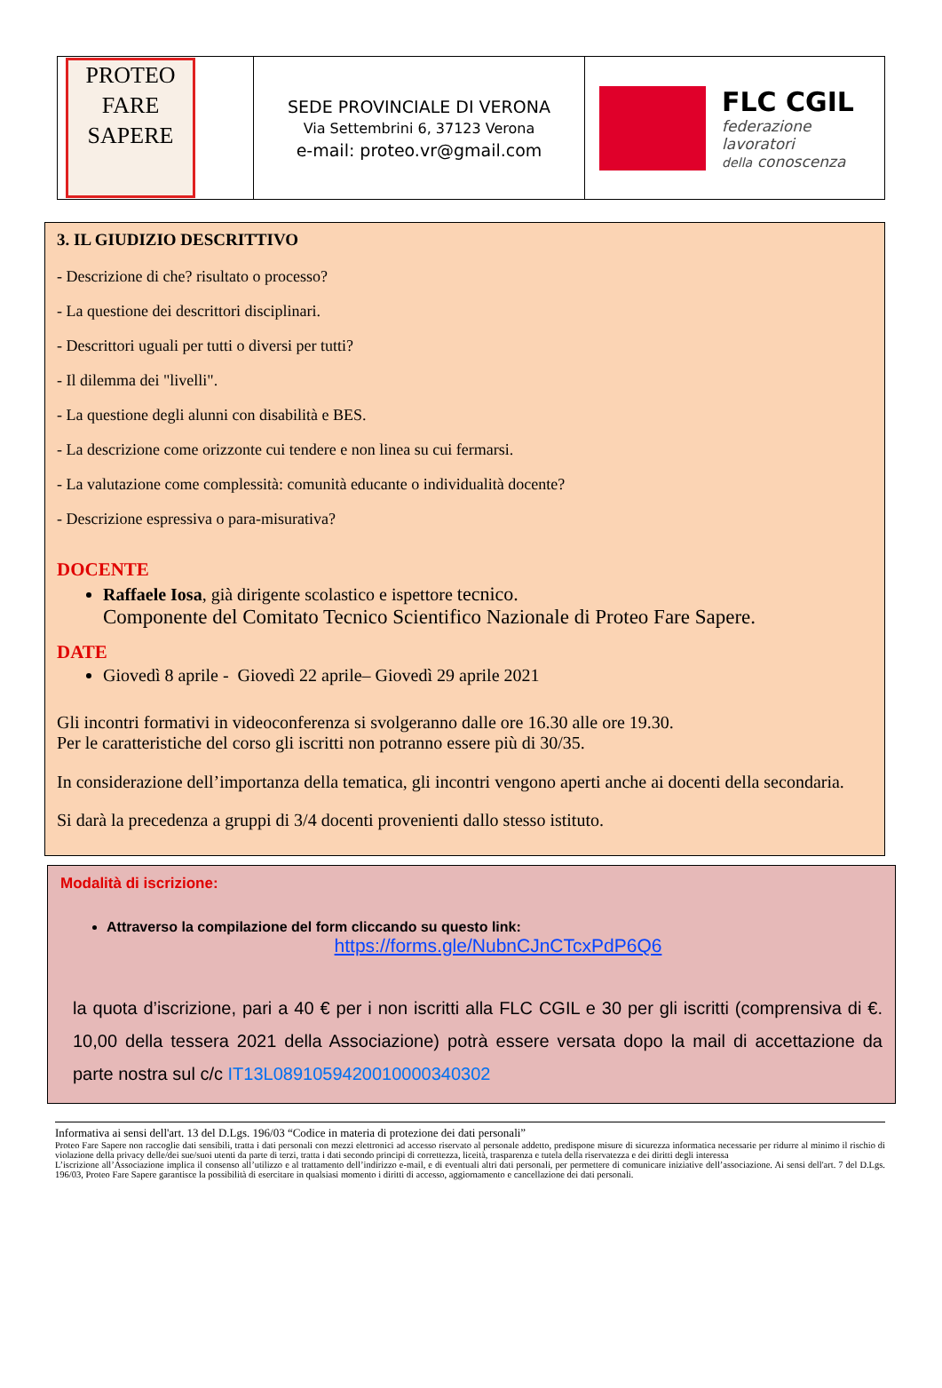| PROTEO FARE SAPERE | SEDE PROVINCIALE DI VERONA Via Settembrini 6, 37123 Verona e-mail: proteo.vr@gmail.com | FLC CGIL federazione lavoratori della conoscenza |
3. IL GIUDIZIO DESCRITTIVO
- Descrizione di che? risultato o processo?
- La questione dei descrittori disciplinari.
- Descrittori uguali per tutti o diversi per tutti?
- Il dilemma dei "livelli".
- La questione degli alunni con disabilità e BES.
- La descrizione come orizzonte cui tendere e non linea su cui fermarsi.
- La valutazione come complessità: comunità educante o individualità docente?
- Descrizione espressiva o para-misurativa?
DOCENTE
Raffaele Iosa, già dirigente scolastico e ispettore tecnico.
Componente del Comitato Tecnico Scientifico Nazionale di Proteo Fare Sapere.
DATE
Giovedì 8 aprile - Giovedì 22 aprile– Giovedì 29 aprile 2021
Gli incontri formativi in videoconferenza si svolgeranno dalle ore 16.30 alle ore 19.30.
Per le caratteristiche del corso gli iscritti non potranno essere più di 30/35.
In considerazione dell’importanza della tematica, gli incontri vengono aperti anche ai docenti della secondaria.
Si darà la precedenza a gruppi di 3/4 docenti provenienti dallo stesso istituto.
Modalità di iscrizione:
Attraverso la compilazione del form cliccando su questo link:
https://forms.gle/NubnCJnCTcxPdP6Q6
la quota d’iscrizione, pari a 40 € per i non iscritti alla FLC CGIL e 30 per gli iscritti (comprensiva di €. 10,00 della tessera 2021 della Associazione) potrà essere versata dopo la mail di accettazione da parte nostra sul c/c IT13L0891059420010000340302
Informativa ai sensi dell'art. 13 del D.Lgs. 196/03 “Codice in materia di protezione dei dati personali”
Proteo Fare Sapere non raccoglie dati sensibili, tratta i dati personali con mezzi elettronici ad accesso riservato al personale addetto, predispone misure di sicurezza informatica necessarie per ridurre al minimo il rischio di violazione della privacy delle/dei sue/suoi utenti da parte di terzi, tratta i dati secondo principi di correttezza, liceità, trasparenza e tutela della riservatezza e dei diritti degli interessa
L’iscrizione all’Associazione implica il consenso all’utilizzo e al trattamento dell’indirizzo e-mail, e di eventuali altri dati personali, per permettere di comunicare iniziative dell’associazione. Ai sensi dell'art. 7 del D.Lgs. 196/03, Proteo Fare Sapere garantisce la possibilità di esercitare in qualsiasi momento i diritti di accesso, aggiornamento e cancellazione dei dati personali.